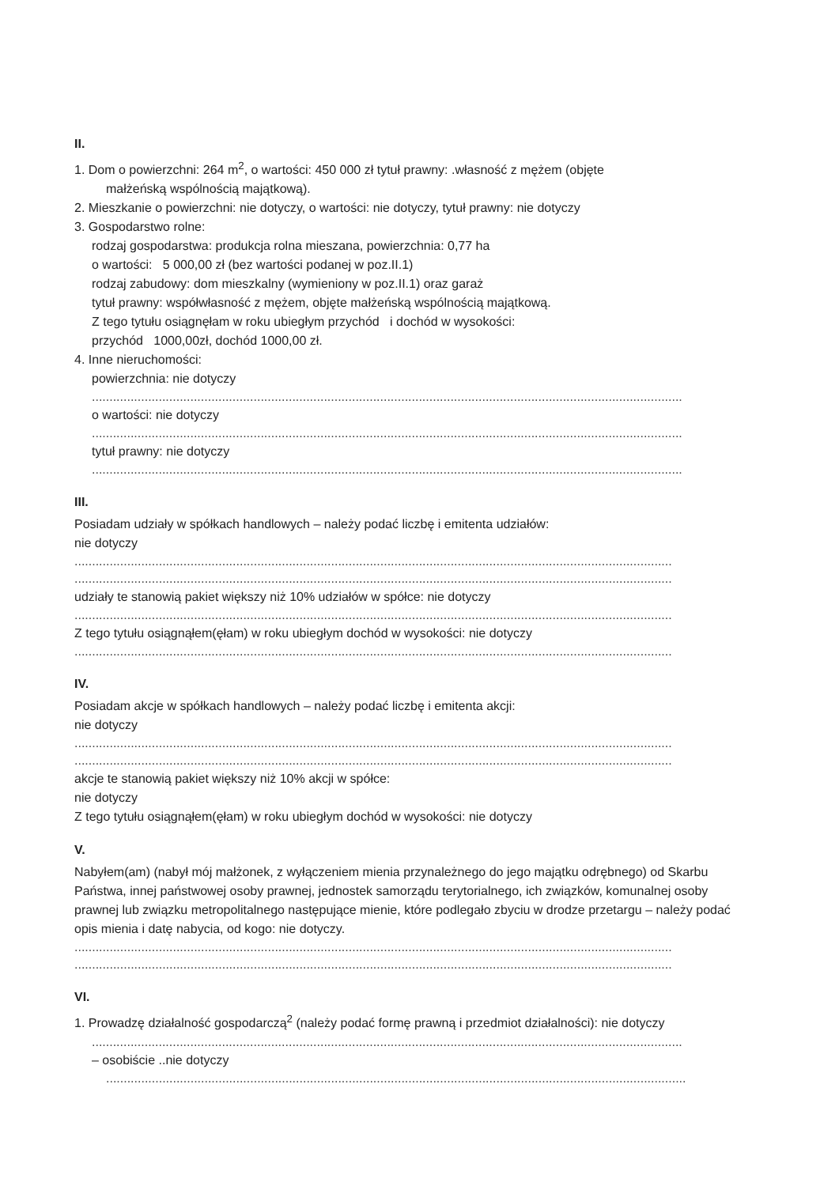II.
1. Dom o powierzchni: 264 m<sup>2</sup>, o wartości: 450 000 zł tytuł prawny: .własność z mężem (objęte
małżeńską wspólnością majątkową).
2. Mieszkanie o powierzchni: nie dotyczy, o wartości: nie dotyczy, tytuł prawny: nie dotyczy
3. Gospodarstwo rolne:
rodzaj gospodarstwa: produkcja rolna mieszana, powierzchnia: 0,77 ha
o wartości: 5 000,00 zł (bez wartości podanej w poz.II.1)
rodzaj zabudowy: dom mieszkalny (wymieniony w poz.II.1) oraz garaż
tytuł prawny: współwłasność z mężem, objęte małżeńską wspólnością majątkową.
Z tego tytułu osiągnęłam w roku ubiegłym przychód i dochód w wysokości:
przychód 1000,00zł, dochód 1000,00 zł.
4. Inne nieruchomości:
powierzchnia: nie dotyczy
........................................................................................................................................................................
o wartości: nie dotyczy
........................................................................................................................................................................
tytuł prawny: nie dotyczy
........................................................................................................................................................................
III.
Posiadam udziały w spółkach handlowych – należy podać liczbę i emitenta udziałów:
nie dotyczy
..........................................................................................................................................................................
..........................................................................................................................................................................
udziały te stanowią pakiet większy niż 10% udziałów w spółce: nie dotyczy
..........................................................................................................................................................................
Z tego tytułu osiągnąłem(ęłam) w roku ubiegłym dochód w wysokości: nie dotyczy
..........................................................................................................................................................................
IV.
Posiadam akcje w spółkach handlowych – należy podać liczbę i emitenta akcji:
nie dotyczy
..........................................................................................................................................................................
..........................................................................................................................................................................
akcje te stanowią pakiet większy niż 10% akcji w spółce:
nie dotyczy
Z tego tytułu osiągnąłem(ęłam) w roku ubiegłym dochód w wysokości: nie dotyczy
V.
Nabyłem(am) (nabył mój małżonek, z wyłączeniem mienia przynależnego do jego majątku odrębnego) od Skarbu Państwa, innej państwowej osoby prawnej, jednostek samorządu terytorialnego, ich związków, komunalnej osoby prawnej lub związku metropolitalnego następujące mienie, które podlegało zbyciu w drodze przetargu – należy podać opis mienia i datę nabycia, od kogo: nie dotyczy.
..........................................................................................................................................................................
..........................................................................................................................................................................
VI.
1. Prowadzę działalność gospodarczą<sup>2</sup> (należy podać formę prawną i przedmiot działalności): nie dotyczy
........................................................................................................................................................................
– osobiście ..nie dotyczy
.....................................................................................................................................................................